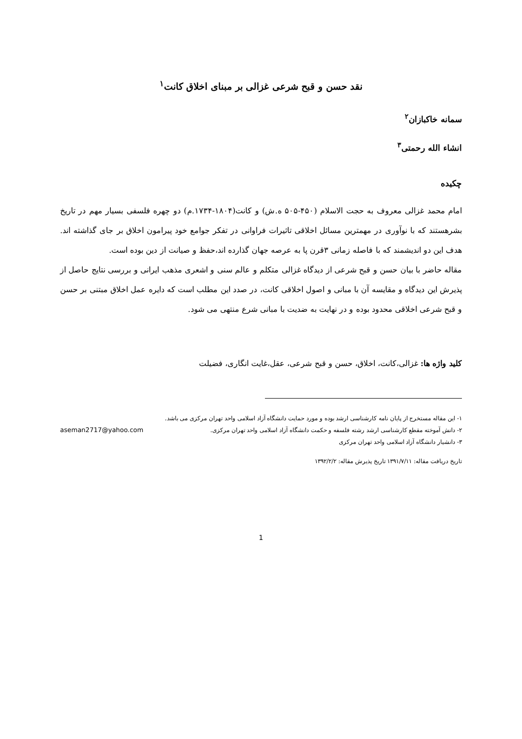نقد حسن و قبح شرعی غزالی بر مبنای اخلاق کانت<sup>۱</sup>
سمانه خاکبازان<sup>۲</sup>
انشاء الله رحمتی<sup>۳</sup>
چکیده
امام محمد غزالی معروف به حجت الاسلام (۴۵۰-۵۰۵ ه.ش) و کانت(۱۸۰۴-۱۷۳۴.م) دو چهره فلسفی بسیار مهم در تاریخ بشرهستند که با نوآوری در مهمترین مسائل اخلاقی تاثیرات فراوانی در تفکر جوامع خود پیرامون اخلاق بر جای گذاشته اند. هدف این دو اندیشمند که با فاصله زمانی ۳قرن پا به عرصه جهان گذارده اند،حفظ و صیانت از دین بوده است.
مقاله حاضر با بیان حسن و قبح شرعی از دیدگاه غزالی متکلم و عالم سنی و اشعری مذهب ایرانی و بررسی نتایج حاصل از پذیرش این دیدگاه و مقایسه آن با مبانی و اصول اخلاقی کانت، در صدد این مطلب است که دایره عمل اخلاق مبتنی بر حسن و قبح شرعی اخلاقی محدود بوده و در نهایت به ضدیت با مبانی شرع منتهی می شود.
کلید واژه ها: غزالی،کانت، اخلاق، حسن و قبح شرعی، عقل،غایت انگاری، فضیلت
۱- این مقاله مستخرج از پایان نامه کارشناسی ارشد بوده و مورد حمایت دانشگاه آزاد اسلامی واحد تهران مرکزی می باشد.
۲- دانش آموخته مقطع کارشناسی ارشد رشته فلسفه و حکمت دانشگاه آزاد اسلامی واحد تهران مرکزی. aseman2717@yahoo.com
۳- دانشیار دانشگاه آزاد اسلامی واحد تهران مرکزی
تاریخ دریافت مقاله: ۱۳۹۱/۷/۱۱ تاریخ پذیرش مقاله: ۱۳۹۲/۲/۲
1